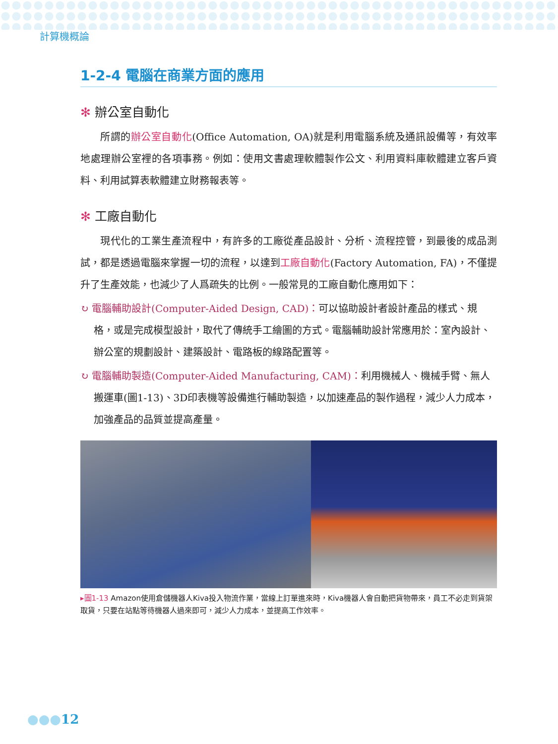計算機概論
1-2-4 電腦在商業方面的應用
✻ 辦公室自動化
所謂的辦公室自動化(Office Automation, OA)就是利用電腦系統及通訊設備等，有效率地處理辦公室裡的各項事務。例如：使用文書處理軟體製作公文、利用資料庫軟體建立客戶資料、利用試算表軟體建立財務報表等。
✻ 工廠自動化
現代化的工業生產流程中，有許多的工廠從產品設計、分析、流程控管，到最後的成品測試，都是透過電腦來掌握一切的流程，以達到工廠自動化(Factory Automation, FA)，不僅提升了生產效能，也減少了人爲疏失的比例。一般常見的工廠自動化應用如下：
↻ 電腦輔助設計(Computer-Aided Design, CAD)：可以協助設計者設計產品的樣式、規格，或是完成模型設計，取代了傳統手工繪圖的方式。電腦輔助設計常應用於：室內設計、辦公室的規劃設計、建築設計、電路板的線路配置等。
↻ 電腦輔助製造(Computer-Aided Manufacturing, CAM)：利用機械人、機械手臂、無人搬運車(圖1-13)、3D印表機等設備進行輔助製造，以加速產品的製作過程，減少人力成本，加強產品的品質並提高產量。
▸圖1-13 Amazon使用倉儲機器人Kiva投入物流作業，當線上訂單進來時，Kiva機器人會自動把貨物帶來，員工不必走到貨架取貨，只要在站點等待機器人過來即可，減少人力成本，並提高工作效率。
●●●12